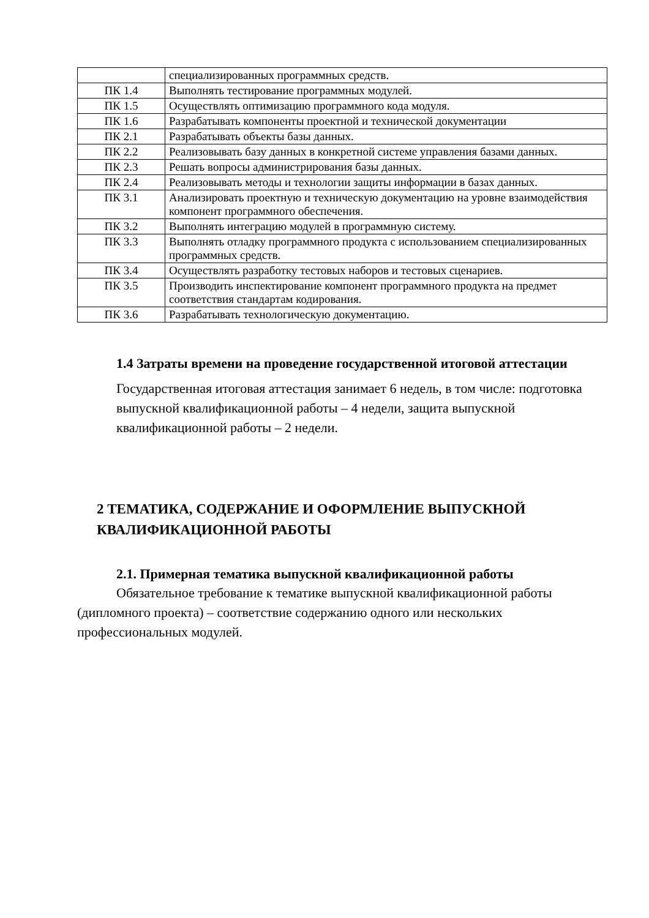| | специализированных программных средств. |
| ПК 1.4 | Выполнять тестирование программных модулей. |
| ПК 1.5 | Осуществлять оптимизацию программного кода модуля. |
| ПК 1.6 | Разрабатывать компоненты проектной и технической документации |
| ПК 2.1 | Разрабатывать объекты базы данных. |
| ПК 2.2 | Реализовывать базу данных в конкретной системе управления базами данных. |
| ПК 2.3 | Решать вопросы администрирования базы данных. |
| ПК 2.4 | Реализовывать методы и технологии защиты информации в базах данных. |
| ПК 3.1 | Анализировать проектную и техническую документацию на уровне взаимодействия компонент программного обеспечения. |
| ПК 3.2 | Выполнять интеграцию модулей в программную систему. |
| ПК 3.3 | Выполнять отладку программного продукта с использованием специализированных программных средств. |
| ПК 3.4 | Осуществлять разработку тестовых наборов и тестовых сценариев. |
| ПК 3.5 | Производить инспектирование компонент программного продукта на предмет соответствия стандартам кодирования. |
| ПК 3.6 | Разрабатывать технологическую документацию. |
1.4 Затраты времени на проведение государственной итоговой аттестации
Государственная итоговая аттестация занимает 6 недель, в том числе: подготовка выпускной квалификационной работы – 4 недели, защита выпускной квалификационной работы – 2 недели.
2 ТЕМАТИКА, СОДЕРЖАНИЕ И ОФОРМЛЕНИЕ ВЫПУСКНОЙ КВАЛИФИКАЦИОННОЙ РАБОТЫ
2.1. Примерная тематика выпускной квалификационной работы
Обязательное требование к тематике выпускной квалификационной работы (дипломного проекта) – соответствие содержанию одного или нескольких профессиональных модулей.